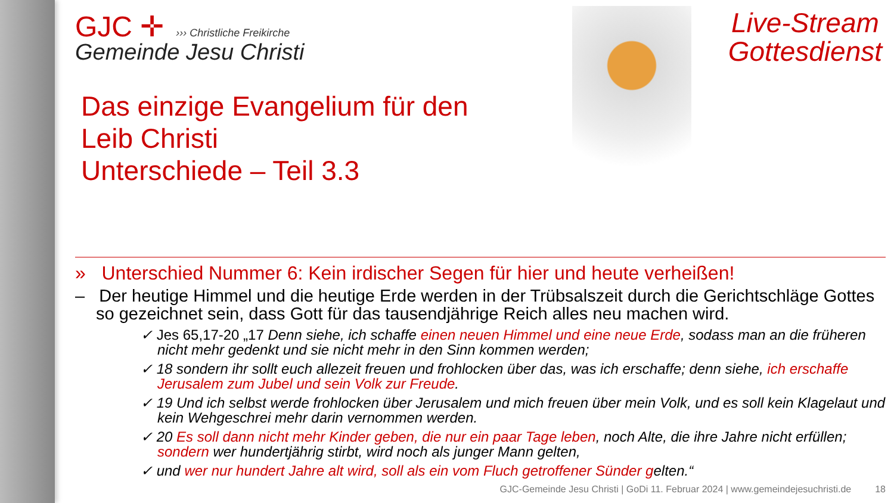Live-Stream
Gottesdienst
GJC ✛ ››› Christliche Freikirche
Gemeinde Jesu Christi
Das einzige Evangelium für den
Leib Christi
Unterschiede – Teil 3.3
» Unterschied Nummer 6: Kein irdischer Segen für hier und heute verheißen!
– Der heutige Himmel und die heutige Erde werden in der Trübsalszeit durch die Gerichtschläge Gottes so gezeichnet sein, dass Gott für das tausendjährige Reich alles neu machen wird.
✓ Jes 65,17-20 „17 Denn siehe, ich schaffe einen neuen Himmel und eine neue Erde, sodass man an die früheren nicht mehr gedenkt und sie nicht mehr in den Sinn kommen werden;
✓ 18 sondern ihr sollt euch allezeit freuen und frohlocken über das, was ich erschaffe; denn siehe, ich erschaffe Jerusalem zum Jubel und sein Volk zur Freude.
✓ 19 Und ich selbst werde frohlocken über Jerusalem und mich freuen über mein Volk, und es soll kein Klagelaut und kein Wehgeschrei mehr darin vernommen werden.
✓ 20 Es soll dann nicht mehr Kinder geben, die nur ein paar Tage leben, noch Alte, die ihre Jahre nicht erfüllen; sondern wer hundertjährig stirbt, wird noch als junger Mann gelten,
✓ und wer nur hundert Jahre alt wird, soll als ein vom Fluch getroffener Sünder gelten.“
GJC-Gemeinde Jesu Christi | GoDi 11. Februar 2024 | www.gemeindejesuchristi.de 18